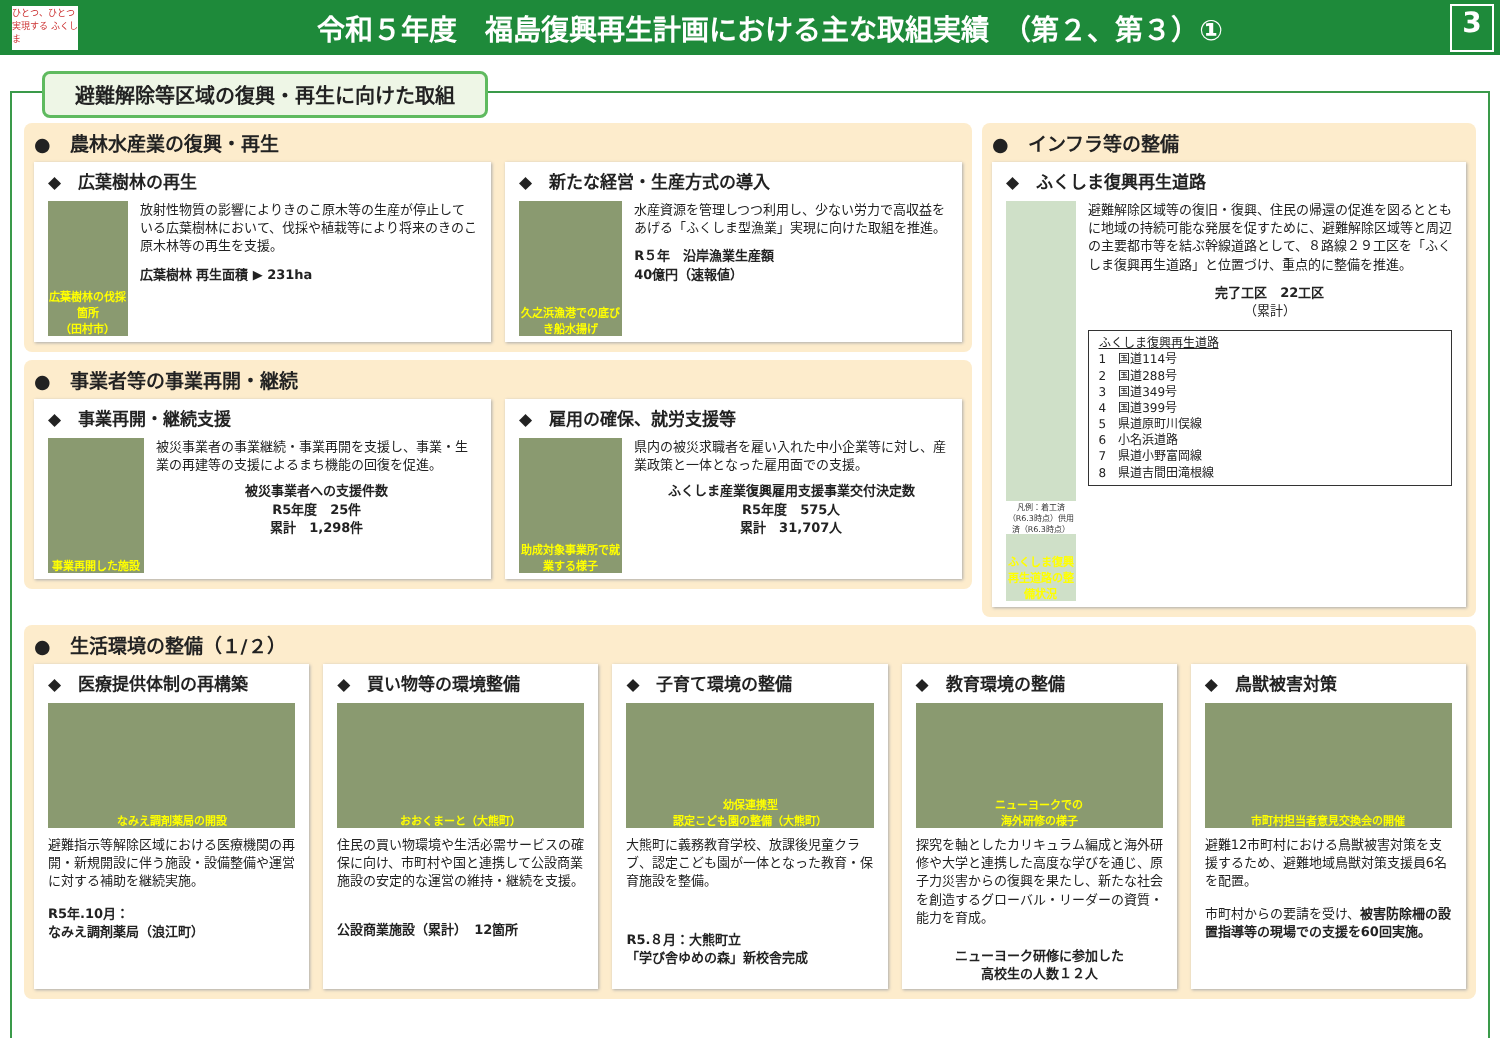ひとつ、ひとつ 実現する ふくしま
令和５年度　福島復興再生計画における主な取組実績　（第２、第３）①
3
避難解除等区域の復興・再生に向けた取組
●　農林水産業の復興・再生
◆　広葉樹林の再生
広葉樹林の伐採箇所
（田村市）
放射性物質の影響によりきのこ原木等の生産が停止している広葉樹林において、伐採や植栽等により将来のきのこ原木林等の再生を支援。
広葉樹林 再生面積 ▶ 231ha
◆　新たな経営・生産方式の導入
久之浜漁港での底びき船水揚げ
水産資源を管理しつつ利用し、少ない労力で高収益をあげる「ふくしま型漁業」実現に向けた取組を推進。
R５年　沿岸漁業生産額
40億円（速報値）
●　事業者等の事業再開・継続
◆　事業再開・継続支援
事業再開した施設
被災事業者の事業継続・事業再開を支援し、事業・生業の再建等の支援によるまち機能の回復を促進。
被災事業者への支援件数
R5年度　25件
累計　1,298件
◆　雇用の確保、就労支援等
助成対象事業所で就業する様子
県内の被災求職者を雇い入れた中小企業等に対し、産業政策と一体となった雇用面での支援。
ふくしま産業復興雇用支援事業交付決定数
R5年度　575人
累計　31,707人
●　インフラ等の整備
◆　ふくしま復興再生道路
凡例：着工済（R6.3時点）供用済（R6.3時点）
ふくしま復興再生道路の整備状況
避難解除区域等の復旧・復興、住民の帰還の促進を図るとともに地域の持続可能な発展を促すために、避難解除区域等と周辺の主要都市等を結ぶ幹線道路として、８路線２９工区を「ふくしま復興再生道路」と位置づけ、重点的に整備を推進。
完了工区　22工区
（累計）
ふくしま復興再生道路
1　国道114号
2　国道288号
3　国道349号
4　国道399号
5　県道原町川俣線
6　小名浜道路
7　県道小野富岡線
8　県道吉間田滝根線
●　生活環境の整備（１/２）
◆　医療提供体制の再構築
なみえ調剤薬局の開設
避難指示等解除区域における医療機関の再開・新規開設に伴う施設・設備整備や運営に対する補助を継続実施。
R5年.10月：
なみえ調剤薬局（浪江町）
◆　買い物等の環境整備
おおくまーと（大熊町）
住民の買い物環境や生活必需サービスの確保に向け、市町村や国と連携して公設商業施設の安定的な運営の維持・継続を支援。
公設商業施設（累計）　12箇所
◆　子育て環境の整備
幼保連携型
認定こども園の整備（大熊町）
大熊町に義務教育学校、放課後児童クラブ、認定こども園が一体となった教育・保育施設を整備。
R5.８月：大熊町立
「学び舎ゆめの森」新校舎完成
◆　教育環境の整備
ニューヨークでの
海外研修の様子
探究を軸としたカリキュラム編成と海外研修や大学と連携した高度な学びを通じ、原子力災害からの復興を果たし、新たな社会を創造するグローバル・リーダーの資質・能力を育成。
ニューヨーク研修に参加した
高校生の人数１２人
◆　鳥獣被害対策
市町村担当者意見交換会の開催
避難12市町村における鳥獣被害対策を支援するため、避難地域鳥獣対策支援員6名を配置。
市町村からの要請を受け、被害防除柵の設置指導等の現場での支援を60回実施。